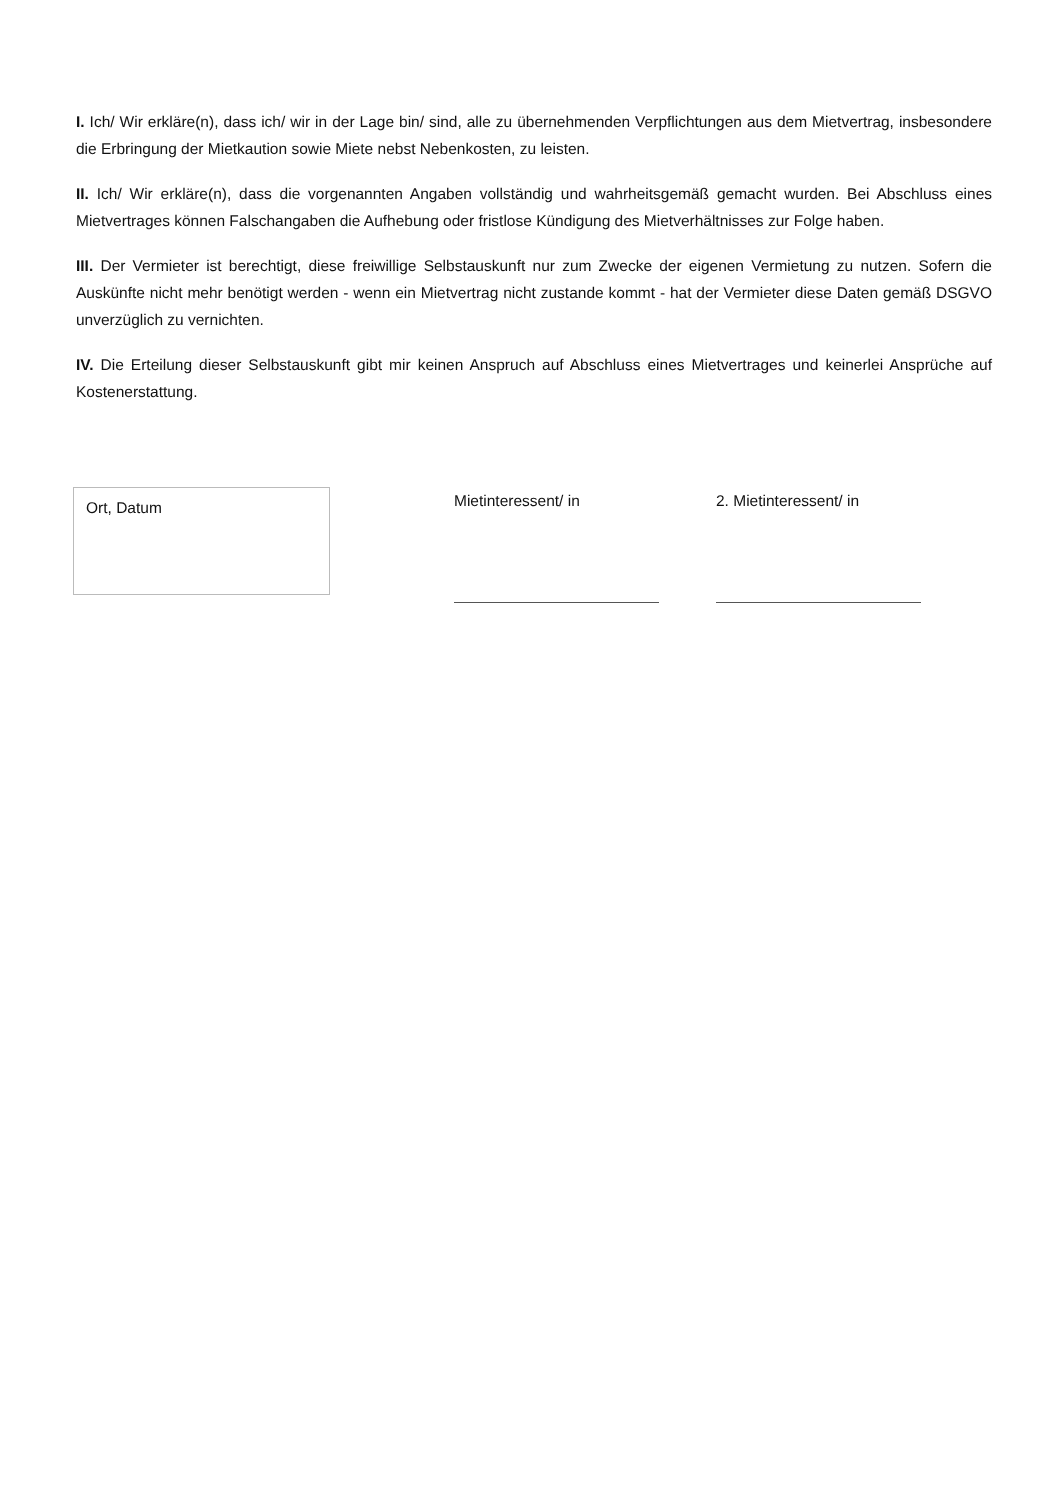I. Ich/ Wir erkläre(n), dass ich/ wir in der Lage bin/ sind, alle zu übernehmenden Verpflichtungen aus dem Mietvertrag, insbesondere die Erbringung der Mietkaution sowie Miete nebst Nebenkosten, zu leisten.
II. Ich/ Wir erkläre(n), dass die vorgenannten Angaben vollständig und wahrheitsgemäß gemacht wurden. Bei Abschluss eines Mietvertrages können Falschangaben die Aufhebung oder fristlose Kündigung des Mietverhältnisses zur Folge haben.
III. Der Vermieter ist berechtigt, diese freiwillige Selbstauskunft nur zum Zwecke der eigenen Vermietung zu nutzen. Sofern die Auskünfte nicht mehr benötigt werden - wenn ein Mietvertrag nicht zustande kommt - hat der Vermieter diese Daten gemäß DSGVO unverzüglich zu vernichten.
IV. Die Erteilung dieser Selbstauskunft gibt mir keinen Anspruch auf Abschluss eines Mietvertrages und keinerlei Ansprüche auf Kostenerstattung.
Ort, Datum
Mietinteressent/ in 2. Mietinteressent/ in